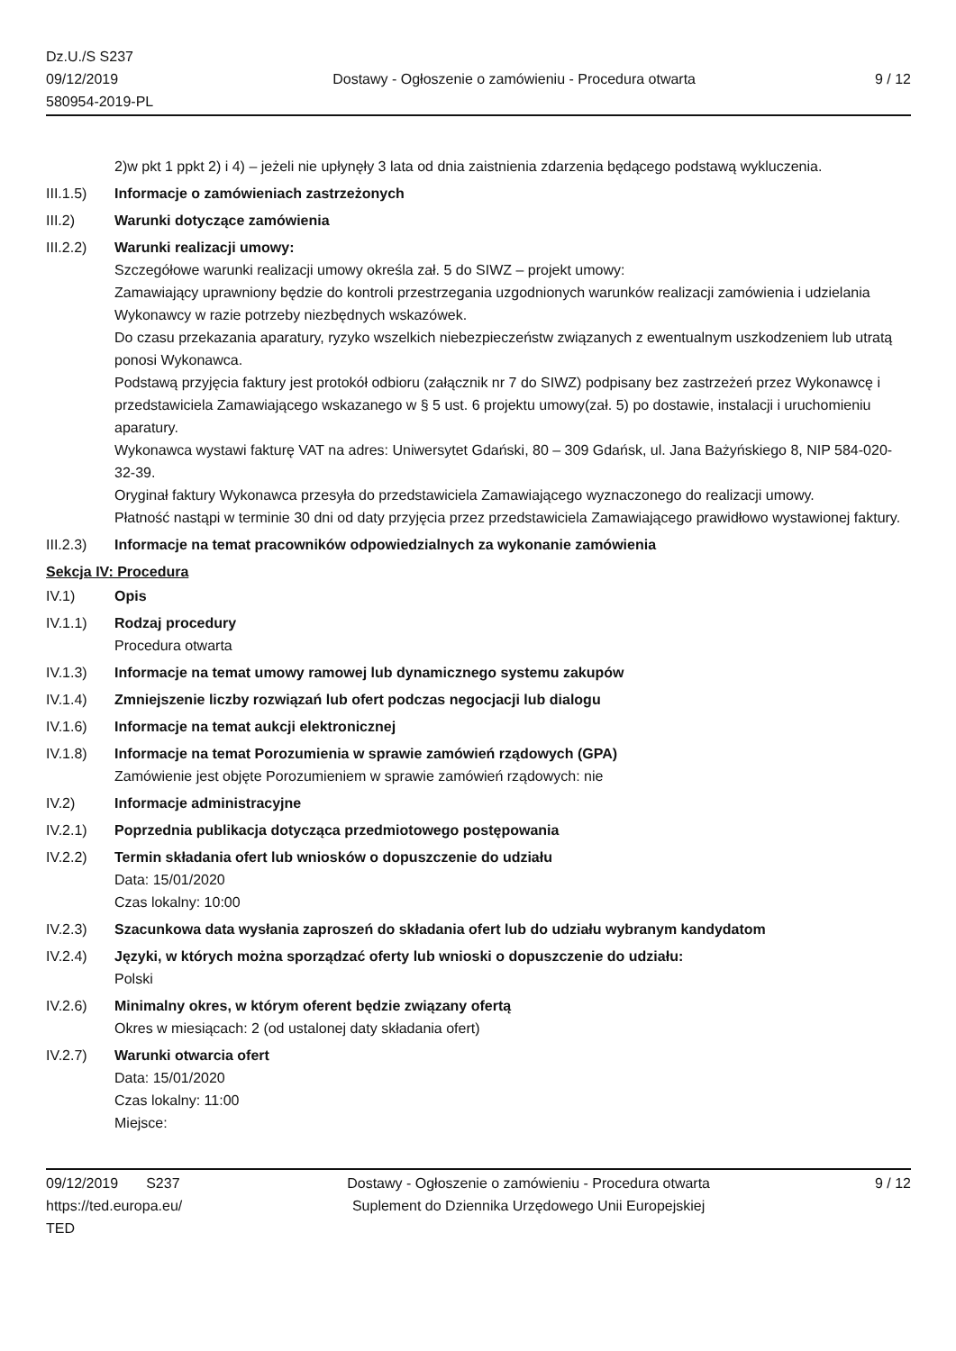Dz.U./S S237
09/12/2019
580954-2019-PL
Dostawy - Ogłoszenie o zamówieniu - Procedura otwarta
9 / 12
2)w pkt 1 ppkt 2) i 4) – jeżeli nie upłynęły 3 lata od dnia zaistnienia zdarzenia będącego podstawą wykluczenia.
III.1.5)
Informacje o zamówieniach zastrzeżonych
III.2) Warunki dotyczące zamówienia
III.2.2)
Warunki realizacji umowy:
Szczegółowe warunki realizacji umowy określa zał. 5 do SIWZ – projekt umowy:
Zamawiający uprawniony będzie do kontroli przestrzegania uzgodnionych warunków realizacji zamówienia i udzielania Wykonawcy w razie potrzeby niezbędnych wskazówek.
Do czasu przekazania aparatury, ryzyko wszelkich niebezpieczeństw związanych z ewentualnym uszkodzeniem lub utratą ponosi Wykonawca.
Podstawą przyjęcia faktury jest protokół odbioru (załącznik nr 7 do SIWZ) podpisany bez zastrzeżeń przez Wykonawcę i przedstawiciela Zamawiającego wskazanego w § 5 ust. 6 projektu umowy(zał. 5) po dostawie, instalacji i uruchomieniu aparatury.
Wykonawca wystawi fakturę VAT na adres: Uniwersytet Gdański, 80 – 309 Gdańsk, ul. Jana Bażyńskiego 8, NIP 584-020-32-39.
Oryginał faktury Wykonawca przesyła do przedstawiciela Zamawiającego wyznaczonego do realizacji umowy.
Płatność nastąpi w terminie 30 dni od daty przyjęcia przez przedstawiciela Zamawiającego prawidłowo wystawionej faktury.
III.2.3)
Informacje na temat pracowników odpowiedzialnych za wykonanie zamówienia
Sekcja IV: Procedura
IV.1) Opis
IV.1.1) Rodzaj procedury
Procedura otwarta
IV.1.3) Informacje na temat umowy ramowej lub dynamicznego systemu zakupów
IV.1.4) Zmniejszenie liczby rozwiązań lub ofert podczas negocjacji lub dialogu
IV.1.6) Informacje na temat aukcji elektronicznej
IV.1.8) Informacje na temat Porozumienia w sprawie zamówień rządowych (GPA)
Zamówienie jest objęte Porozumieniem w sprawie zamówień rządowych: nie
IV.2) Informacje administracyjne
IV.2.1) Poprzednia publikacja dotycząca przedmiotowego postępowania
IV.2.2) Termin składania ofert lub wniosków o dopuszczenie do udziału
Data: 15/01/2020
Czas lokalny: 10:00
IV.2.3) Szacunkowa data wysłania zaproszeń do składania ofert lub do udziału wybranym kandydatom
IV.2.4) Języki, w których można sporządzać oferty lub wnioski o dopuszczenie do udziału:
Polski
IV.2.6) Minimalny okres, w którym oferent będzie związany ofertą
Okres w miesiącach: 2 (od ustalonej daty składania ofert)
IV.2.7) Warunki otwarcia ofert
Data: 15/01/2020
Czas lokalny: 11:00
Miejsce:
09/12/2019 S237
https://ted.europa.eu/
TED
Dostawy - Ogłoszenie o zamówieniu - Procedura otwarta
Suplement do Dziennika Urzędowego Unii Europejskiej
9 / 12